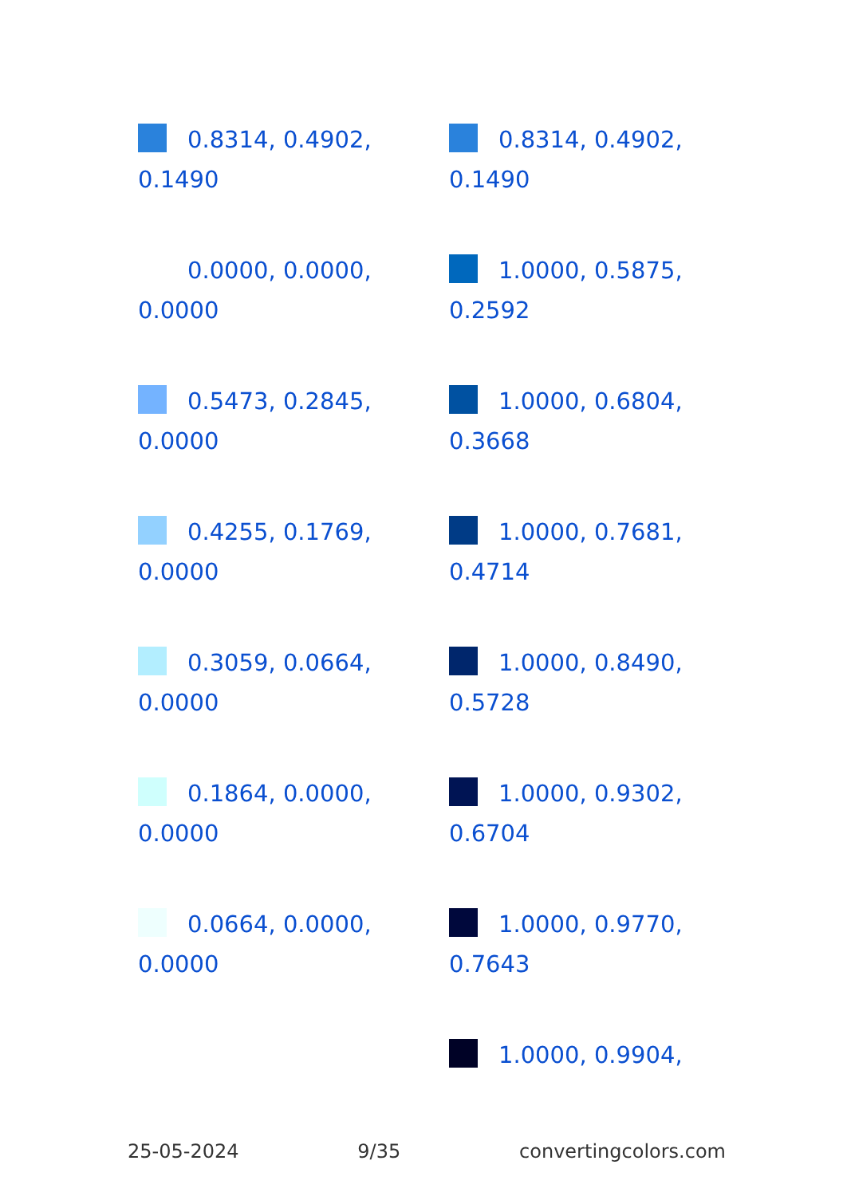0.8314, 0.4902, 0.1490
0.0000, 0.0000, 0.0000
0.5473, 0.2845, 0.0000
0.4255, 0.1769, 0.0000
0.3059, 0.0664, 0.0000
0.1864, 0.0000, 0.0000
0.0664, 0.0000, 0.0000
0.8314, 0.4902, 0.1490
1.0000, 0.5875, 0.2592
1.0000, 0.6804, 0.3668
1.0000, 0.7681, 0.4714
1.0000, 0.8490, 0.5728
1.0000, 0.9302, 0.6704
1.0000, 0.9770, 0.7643
1.0000, 0.9904,
25-05-2024 9/35 convertingcolors.com